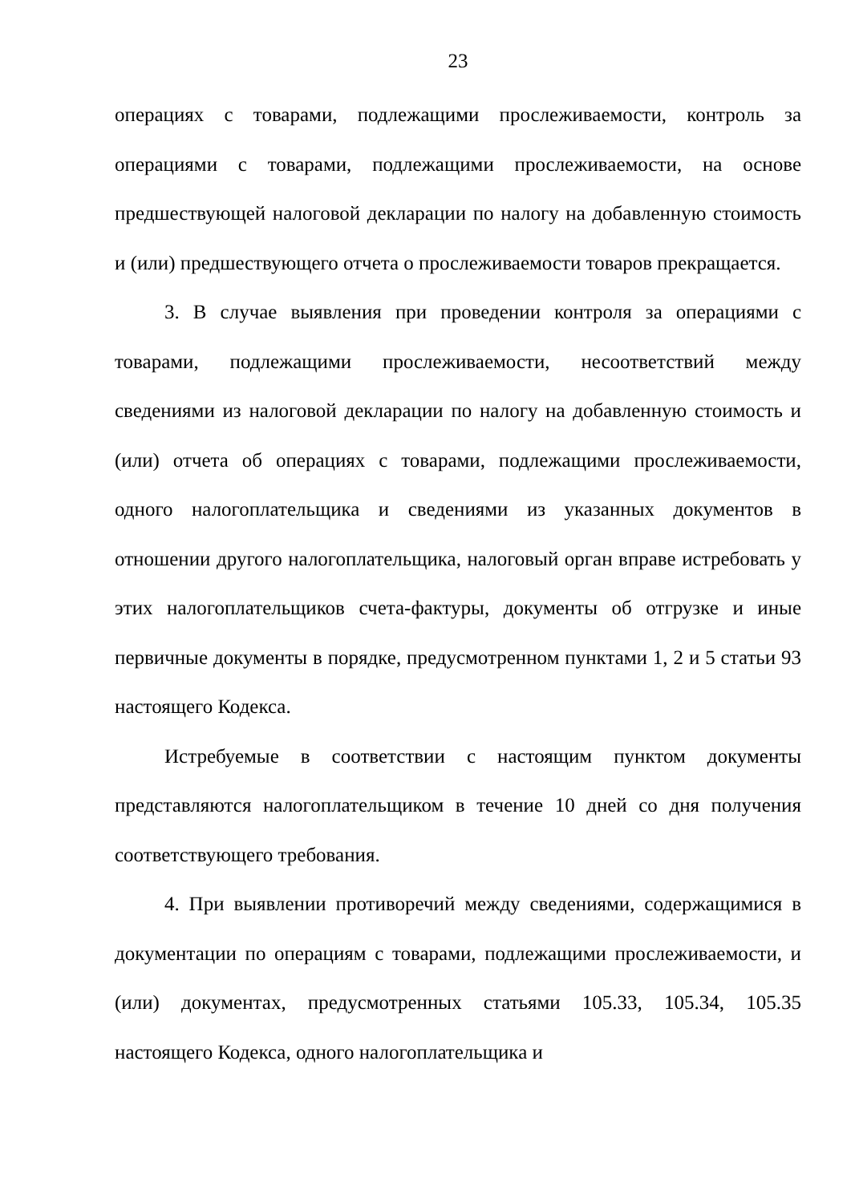23
операциях с товарами, подлежащими прослеживаемости, контроль за операциями с товарами, подлежащими прослеживаемости, на основе предшествующей налоговой декларации по налогу на добавленную стоимость и (или) предшествующего отчета о прослеживаемости товаров прекращается.
3. В случае выявления при проведении контроля за операциями с товарами, подлежащими прослеживаемости, несоответствий между сведениями из налоговой декларации по налогу на добавленную стоимость и (или) отчета об операциях с товарами, подлежащими прослеживаемости, одного налогоплательщика и сведениями из указанных документов в отношении другого налогоплательщика, налоговый орган вправе истребовать у этих налогоплательщиков счета-фактуры, документы об отгрузке и иные первичные документы в порядке, предусмотренном пунктами 1, 2 и 5 статьи 93 настоящего Кодекса.
Истребуемые в соответствии с настоящим пунктом документы представляются налогоплательщиком в течение 10 дней со дня получения соответствующего требования.
4. При выявлении противоречий между сведениями, содержащимися в документации по операциям с товарами, подлежащими прослеживаемости, и (или) документах, предусмотренных статьями 105.33, 105.34, 105.35 настоящего Кодекса, одного налогоплательщика и